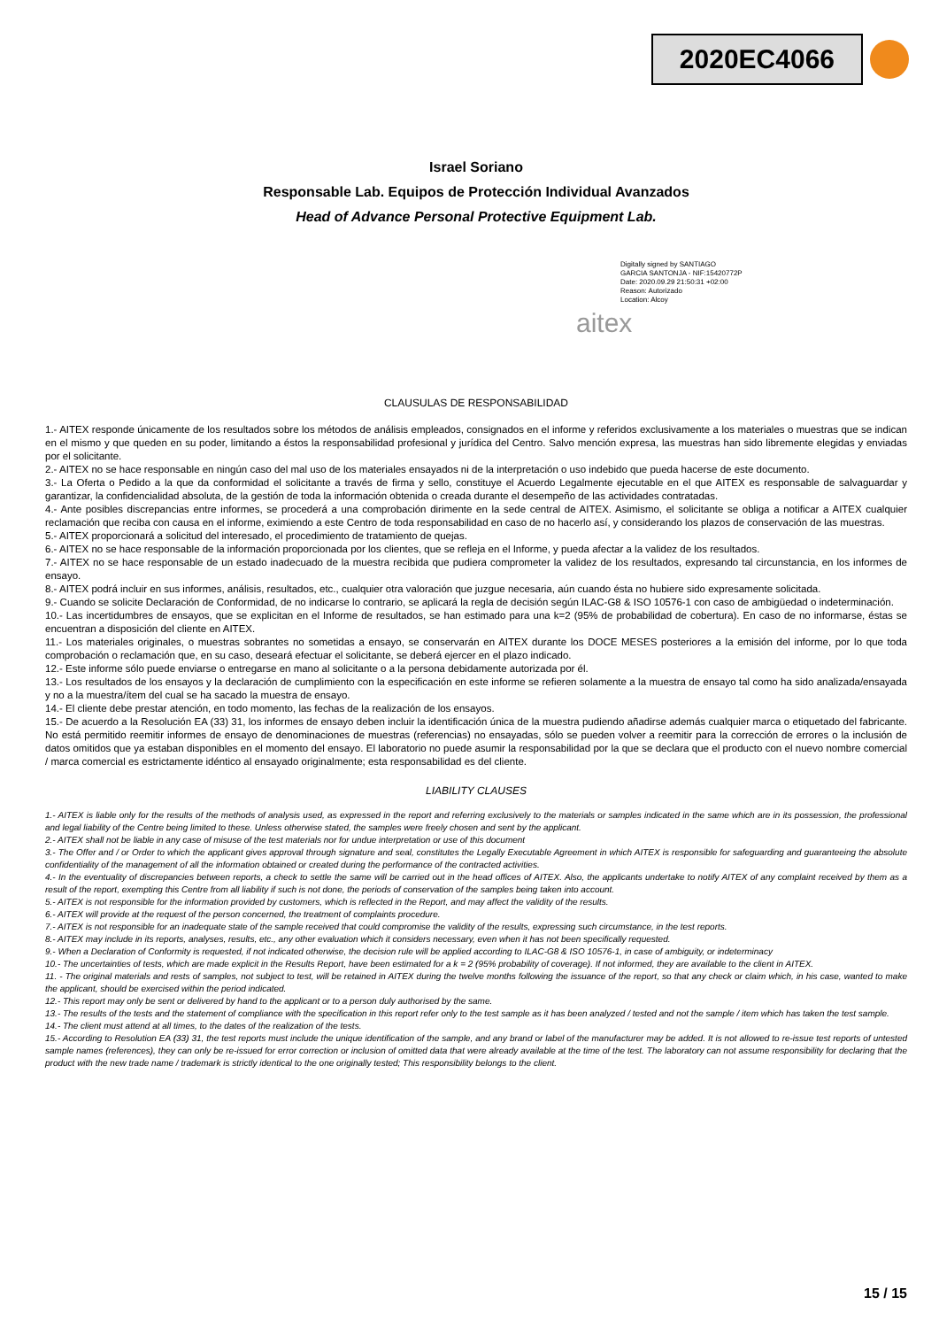2020EC4066
Israel Soriano
Responsable Lab. Equipos de Protección Individual Avanzados
Head of Advance Personal Protective Equipment Lab.
Digitally signed by SANTIAGO
GARCIA SANTONJA - NIF:15420772P
Date: 2020.09.29 21:50:31 +02:00
Reason: Autorizado
Location: Alcoy
aitex
CLAUSULAS DE RESPONSABILIDAD
1.- AITEX responde únicamente de los resultados sobre los métodos de análisis empleados, consignados en el informe y referidos exclusivamente a los materiales o muestras que se indican en el mismo y que queden en su poder, limitando a éstos la responsabilidad profesional y jurídica del Centro. Salvo mención expresa, las muestras han sido libremente elegidas y enviadas por el solicitante.
2.- AITEX no se hace responsable en ningún caso del mal uso de los materiales ensayados ni de la interpretación o uso indebido que pueda hacerse de este documento.
3.- La Oferta o Pedido a la que da conformidad el solicitante a través de firma y sello, constituye el Acuerdo Legalmente ejecutable en el que AITEX es responsable de salvaguardar y garantizar, la confidencialidad absoluta, de la gestión de toda la información obtenida o creada durante el desempeño de las actividades contratadas.
4.- Ante posibles discrepancias entre informes, se procederá a una comprobación dirimente en la sede central de AITEX. Asimismo, el solicitante se obliga a notificar a AITEX cualquier reclamación que reciba con causa en el informe, eximiendo a este Centro de toda responsabilidad en caso de no hacerlo así, y considerando los plazos de conservación de las muestras.
5.- AITEX proporcionará a solicitud del interesado, el procedimiento de tratamiento de quejas.
6.- AITEX no se hace responsable de la información proporcionada por los clientes, que se refleja en el Informe, y pueda afectar a la validez de los resultados.
7.- AITEX no se hace responsable de un estado inadecuado de la muestra recibida que pudiera comprometer la validez de los resultados, expresando tal circunstancia, en los informes de ensayo.
8.- AITEX podrá incluir en sus informes, análisis, resultados, etc., cualquier otra valoración que juzgue necesaria, aún cuando ésta no hubiere sido expresamente solicitada.
9.- Cuando se solicite Declaración de Conformidad, de no indicarse lo contrario, se aplicará la regla de decisión según ILAC-G8 & ISO 10576-1 con caso de ambigüedad o indeterminación.
10.- Las incertidumbres de ensayos, que se explicitan en el Informe de resultados, se han estimado para una k=2 (95% de probabilidad de cobertura). En caso de no informarse, éstas se encuentran a disposición del cliente en AITEX.
11.- Los materiales originales, o muestras sobrantes no sometidas a ensayo, se conservarán en AITEX durante los DOCE MESES posteriores a la emisión del informe, por lo que toda comprobación o reclamación que, en su caso, deseará efectuar el solicitante, se deberá ejercer en el plazo indicado.
12.- Este informe sólo puede enviarse o entregarse en mano al solicitante o a la persona debidamente autorizada por él.
13.- Los resultados de los ensayos y la declaración de cumplimiento con la especificación en este informe se refieren solamente a la muestra de ensayo tal como ha sido analizada/ensayada y no a la muestra/ítem del cual se ha sacado la muestra de ensayo.
14.- El cliente debe prestar atención, en todo momento, las fechas de la realización de los ensayos.
15.- De acuerdo a la Resolución EA (33) 31, los informes de ensayo deben incluir la identificación única de la muestra pudiendo añadirse además cualquier marca o etiquetado del fabricante. No está permitido reemitir informes de ensayo de denominaciones de muestras (referencias) no ensayadas, sólo se pueden volver a reemitir para la corrección de errores o la inclusión de datos omitidos que ya estaban disponibles en el momento del ensayo. El laboratorio no puede asumir la responsabilidad por la que se declara que el producto con el nuevo nombre comercial / marca comercial es estrictamente idéntico al ensayado originalmente; esta responsabilidad es del cliente.
LIABILITY CLAUSES
1.- AITEX is liable only for the results of the methods of analysis used, as expressed in the report and referring exclusively to the materials or samples indicated in the same which are in its possession, the professional and legal liability of the Centre being limited to these. Unless otherwise stated, the samples were freely chosen and sent by the applicant.
2.- AITEX shall not be liable in any case of misuse of the test materials nor for undue interpretation or use of this document
3.- The Offer and / or Order to which the applicant gives approval through signature and seal, constitutes the Legally Executable Agreement in which AITEX is responsible for safeguarding and guaranteeing the absolute confidentiality of the management of all the information obtained or created during the performance of the contracted activities.
4.- In the eventuality of discrepancies between reports, a check to settle the same will be carried out in the head offices of AITEX. Also, the applicants undertake to notify AITEX of any complaint received by them as a result of the report, exempting this Centre from all liability if such is not done, the periods of conservation of the samples being taken into account.
5.- AITEX is not responsible for the information provided by customers, which is reflected in the Report, and may affect the validity of the results.
6.- AITEX will provide at the request of the person concerned, the treatment of complaints procedure.
7.- AITEX is not responsible for an inadequate state of the sample received that could compromise the validity of the results, expressing such circumstance, in the test reports.
8.- AITEX may include in its reports, analyses, results, etc., any other evaluation which it considers necessary, even when it has not been specifically requested.
9.- When a Declaration of Conformity is requested, if not indicated otherwise, the decision rule will be applied according to ILAC-G8 & ISO 10576-1, in case of ambiguity, or indeterminacy
10.- The uncertainties of tests, which are made explicit in the Results Report, have been estimated for a k = 2 (95% probability of coverage). If not informed, they are available to the client in AITEX.
11. - The original materials and rests of samples, not subject to test, will be retained in AITEX during the twelve months following the issuance of the report, so that any check or claim which, in his case, wanted to make the applicant, should be exercised within the period indicated.
12.- This report may only be sent or delivered by hand to the applicant or to a person duly authorised by the same.
13.- The results of the tests and the statement of compliance with the specification in this report refer only to the test sample as it has been analyzed / tested and not the sample / item which has taken the test sample.
14.- The client must attend at all times, to the dates of the realization of the tests.
15.- According to Resolution EA (33) 31, the test reports must include the unique identification of the sample, and any brand or label of the manufacturer may be added. It is not allowed to re-issue test reports of untested sample names (references), they can only be re-issued for error correction or inclusion of omitted data that were already available at the time of the test. The laboratory can not assume responsibility for declaring that the product with the new trade name / trademark is strictly identical to the one originally tested; This responsibility belongs to the client.
15 / 15